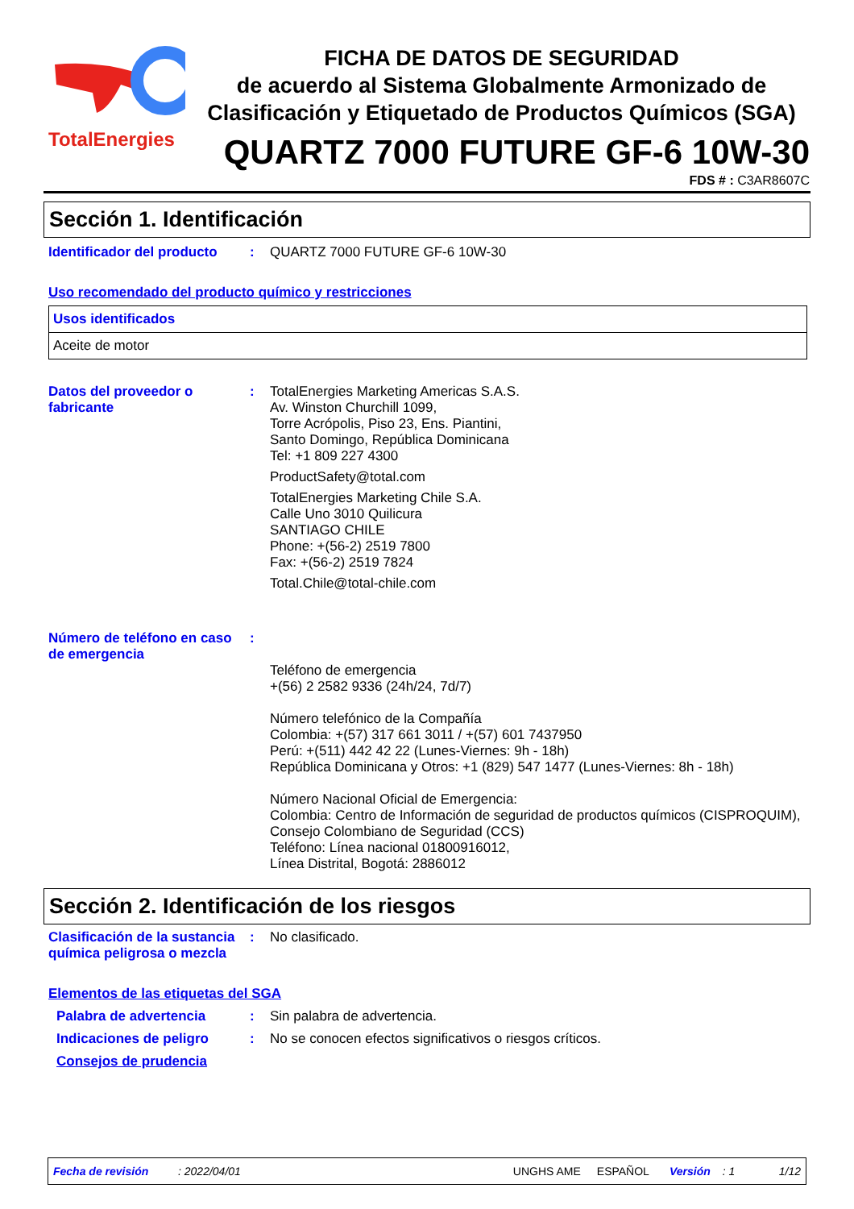TotalEnergies
FICHA DE DATOS DE SEGURIDAD
de acuerdo al Sistema Globalmente Armonizado de Clasificación y Etiquetado de Productos Químicos (SGA)
QUARTZ 7000 FUTURE GF-6 10W-30
FDS # : C3AR8607C
Sección 1. Identificación
Identificador del producto
: QUARTZ 7000 FUTURE GF-6 10W-30
Uso recomendado del producto químico y restricciones
| Usos identificados |
| Aceite de motor |
Datos del proveedor o fabricante
: TotalEnergies Marketing Americas S.A.S.
Av. Winston Churchill 1099,
Torre Acrópolis, Piso 23, Ens. Piantini,
Santo Domingo, República Dominicana
Tel: +1 809 227 4300
ProductSafety@total.com
TotalEnergies Marketing Chile S.A.
Calle Uno 3010 Quilicura
SANTIAGO CHILE
Phone: +(56-2) 2519 7800
Fax: +(56-2) 2519 7824
Total.Chile@total-chile.com
Número de teléfono en caso de emergencia
:
Teléfono de emergencia
+(56) 2 2582 9336 (24h/24, 7d/7)
Número telefónico de la Compañía
Colombia: +(57) 317 661 3011 / +(57) 601 7437950
Perú: +(511) 442 42 22 (Lunes-Viernes: 9h - 18h)
República Dominicana y Otros: +1 (829) 547 1477 (Lunes-Viernes: 8h - 18h)
Número Nacional Oficial de Emergencia:
Colombia: Centro de Información de seguridad de productos químicos (CISPROQUIM),
Consejo Colombiano de Seguridad (CCS)
Teléfono: Línea nacional 01800916012,
Línea Distrital, Bogotá: 2886012
Sección 2. Identificación de los riesgos
Clasificación de la sustancia química peligrosa o mezcla
: No clasificado.
Elementos de las etiquetas del SGA
Palabra de advertencia : Sin palabra de advertencia.
Indicaciones de peligro : No se conocen efectos significativos o riesgos críticos.
Consejos de prudencia
Fecha de revisión: 2022/04/01 UNGHS AME ESPAÑOL Versión: 1 1/12